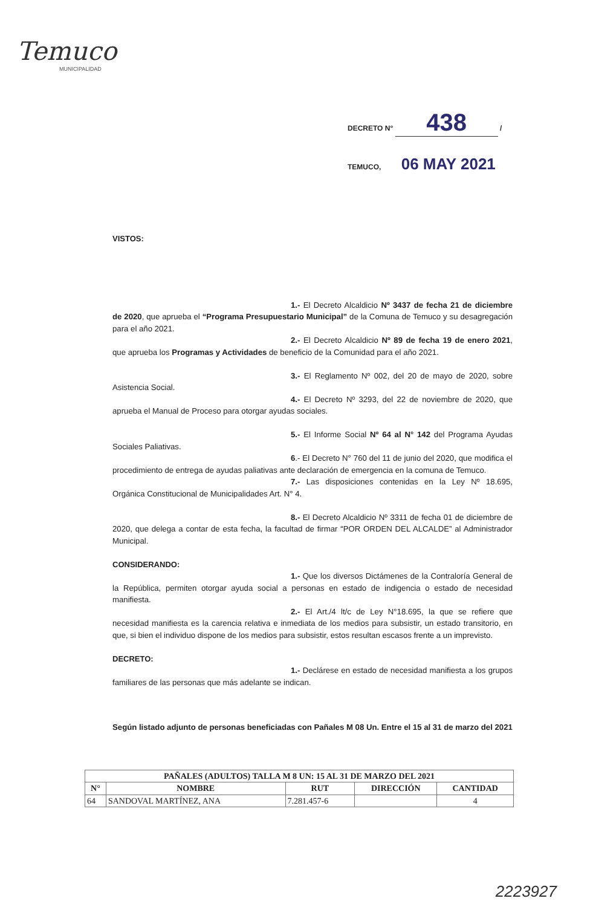Temuco
MUNICIPALIDAD
DECRETO N° 438 /
TEMUCO, 06 MAY 2021
VISTOS:
1.- El Decreto Alcaldicio Nº 3437 de fecha 21 de diciembre de 2020, que aprueba el “Programa Presupuestario Municipal” de la Comuna de Temuco y su desagregación para el año 2021.
2.- El Decreto Alcaldicio Nº 89 de fecha 19 de enero 2021, que aprueba los Programas y Actividades de beneficio de la Comunidad para el año 2021.
3.- El Reglamento Nº 002, del 20 de mayo de 2020, sobre Asistencia Social.
4.- El Decreto Nº 3293, del 22 de noviembre de 2020, que aprueba el Manual de Proceso para otorgar ayudas sociales.
5.- El Informe Social Nº 64 al N° 142 del Programa Ayudas Sociales Paliativas.
6.- El Decreto N° 760 del 11 de junio del 2020, que modifica el procedimiento de entrega de ayudas paliativas ante declaración de emergencia en la comuna de Temuco.
7.- Las disposiciones contenidas en la Ley Nº 18.695, Orgánica Constitucional de Municipalidades Art. N° 4.
8.- El Decreto Alcaldicio Nº 3311 de fecha 01 de diciembre de 2020, que delega a contar de esta fecha, la facultad de firmar “POR ORDEN DEL ALCALDE” al Administrador Municipal.
CONSIDERANDO:
1.- Que los diversos Dictámenes de la Contraloría General de la República, permiten otorgar ayuda social a personas en estado de indigencia o estado de necesidad manifiesta.
2.- El Art./4 lt/c de Ley N°18.695, la que se refiere que necesidad manifiesta es la carencia relativa e inmediata de los medios para subsistir, un estado transitorio, en que, si bien el individuo dispone de los medios para subsistir, estos resultan escasos frente a un imprevisto.
DECRETO:
1.- Declárese en estado de necesidad manifiesta a los grupos familiares de las personas que más adelante se indican.
Según listado adjunto de personas beneficiadas con Pañales M 08 Un. Entre el 15 al 31 de marzo del 2021
| PAÑALES (ADULTOS) TALLA M 8 UN: 15 AL 31 DE MARZO DEL 2021 | | | | |
| --- | --- | --- | --- | --- |
| N° | NOMBRE | RUT | DIRECCIÓN | CANTIDAD |
| 64 | SANDOVAL MARTÍNEZ, ANA | 7.281.457-6 | | 4 |
2223927